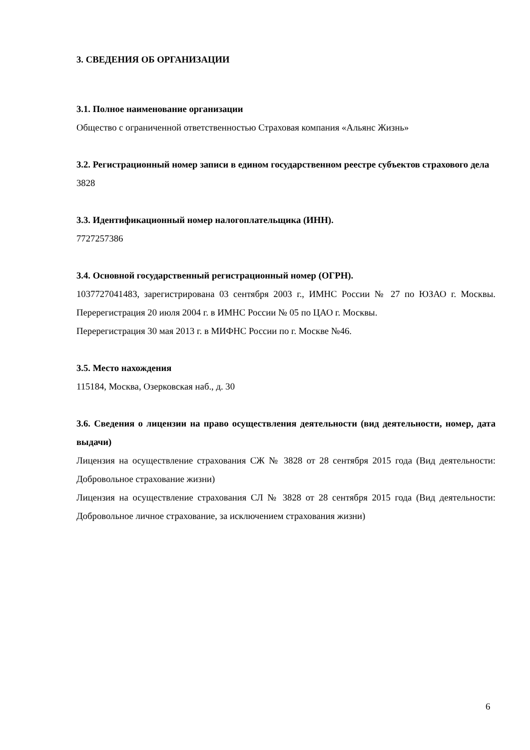3. СВЕДЕНИЯ ОБ ОРГАНИЗАЦИИ
3.1. Полное наименование организации
Общество с ограниченной ответственностью Страховая компания «Альянс Жизнь»
3.2. Регистрационный номер записи в едином государственном реестре субъектов страхового дела
3828
3.3. Идентификационный номер налогоплательщика (ИНН).
7727257386
3.4. Основной государственный регистрационный номер (ОГРН).
1037727041483, зарегистрирована 03 сентября 2003 г., ИМНС России № 27 по ЮЗАО г. Москвы. Перерегистрация 20 июля 2004 г. в ИМНС России № 05 по ЦАО г. Москвы.
Перерегистрация 30 мая 2013 г. в МИФНС России по г. Москве №46.
3.5. Место нахождения
115184, Москва, Озерковская наб., д. 30
3.6. Сведения о лицензии на право осуществления деятельности (вид деятельности, номер, дата выдачи)
Лицензия на осуществление страхования СЖ № 3828 от 28 сентября 2015 года (Вид деятельности: Добровольное страхование жизни)
Лицензия на осуществление страхования СЛ № 3828 от 28 сентября 2015 года (Вид деятельности: Добровольное личное страхование, за исключением страхования жизни)
6